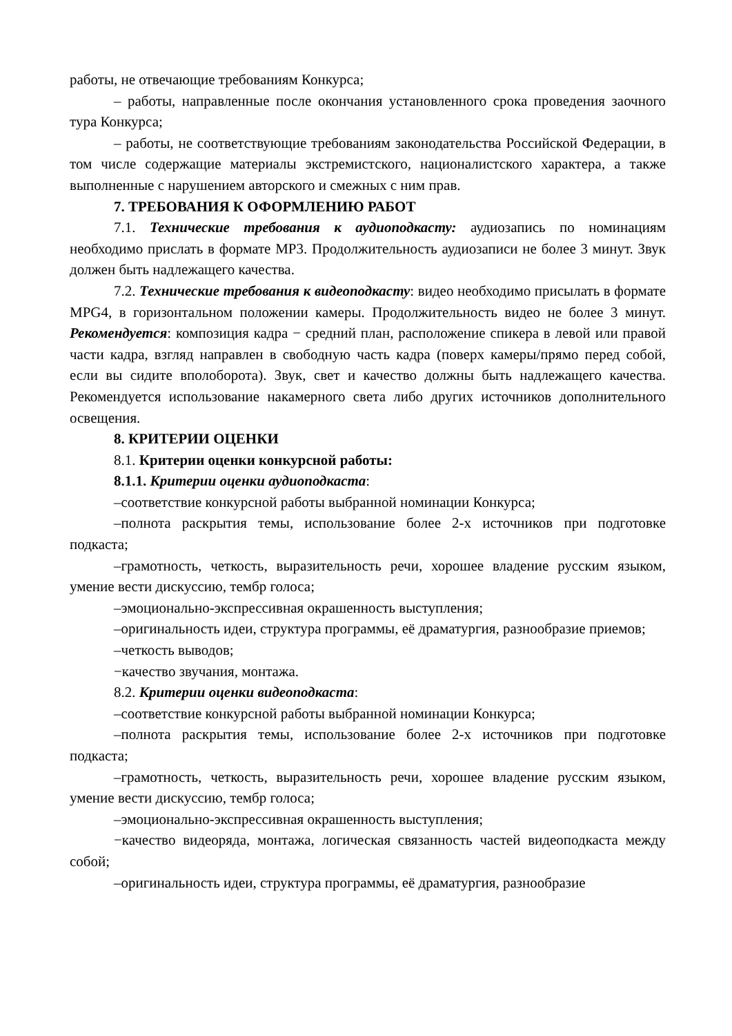работы, не отвечающие требованиям Конкурса;
– работы, направленные после окончания установленного срока проведения заочного тура Конкурса;
– работы, не соответствующие требованиям законодательства Российской Федерации, в том числе содержащие материалы экстремистского, националистского характера, а также выполненные с нарушением авторского и смежных с ним прав.
7. ТРЕБОВАНИЯ К ОФОРМЛЕНИЮ РАБОТ
7.1. Технические требования к аудиоподкасту: аудиозапись по номинациям необходимо прислать в формате MP3. Продолжительность аудиозаписи не более 3 минут. Звук должен быть надлежащего качества.
7.2. Технические требования к видеоподкасту: видео необходимо присылать в формате MPG4, в горизонтальном положении камеры. Продолжительность видео не более 3 минут. Рекомендуется: композиция кадра − средний план, расположение спикера в левой или правой части кадра, взгляд направлен в свободную часть кадра (поверх камеры/прямо перед собой, если вы сидите вполоборота). Звук, свет и качество должны быть надлежащего качества. Рекомендуется использование накамерного света либо других источников дополнительного освещения.
8. КРИТЕРИИ ОЦЕНКИ
8.1. Критерии оценки конкурсной работы:
8.1.1. Критерии оценки аудиоподкаста:
–соответствие конкурсной работы выбранной номинации Конкурса;
–полнота раскрытия темы, использование более 2-х источников при подготовке подкаста;
–грамотность, четкость, выразительность речи, хорошее владение русским языком, умение вести дискуссию, тембр голоса;
–эмоционально-экспрессивная окрашенность выступления;
–оригинальность идеи, структура программы, её драматургия, разнообразие приемов;
–четкость выводов;
−качество звучания, монтажа.
8.2. Критерии оценки видеоподкаста:
–соответствие конкурсной работы выбранной номинации Конкурса;
–полнота раскрытия темы, использование более 2-х источников при подготовке подкаста;
–грамотность, четкость, выразительность речи, хорошее владение русским языком, умение вести дискуссию, тембр голоса;
–эмоционально-экспрессивная окрашенность выступления;
−качество видеоряда, монтажа, логическая связанность частей видеоподкаста между собой;
–оригинальность идеи, структура программы, её драматургия, разнообразие